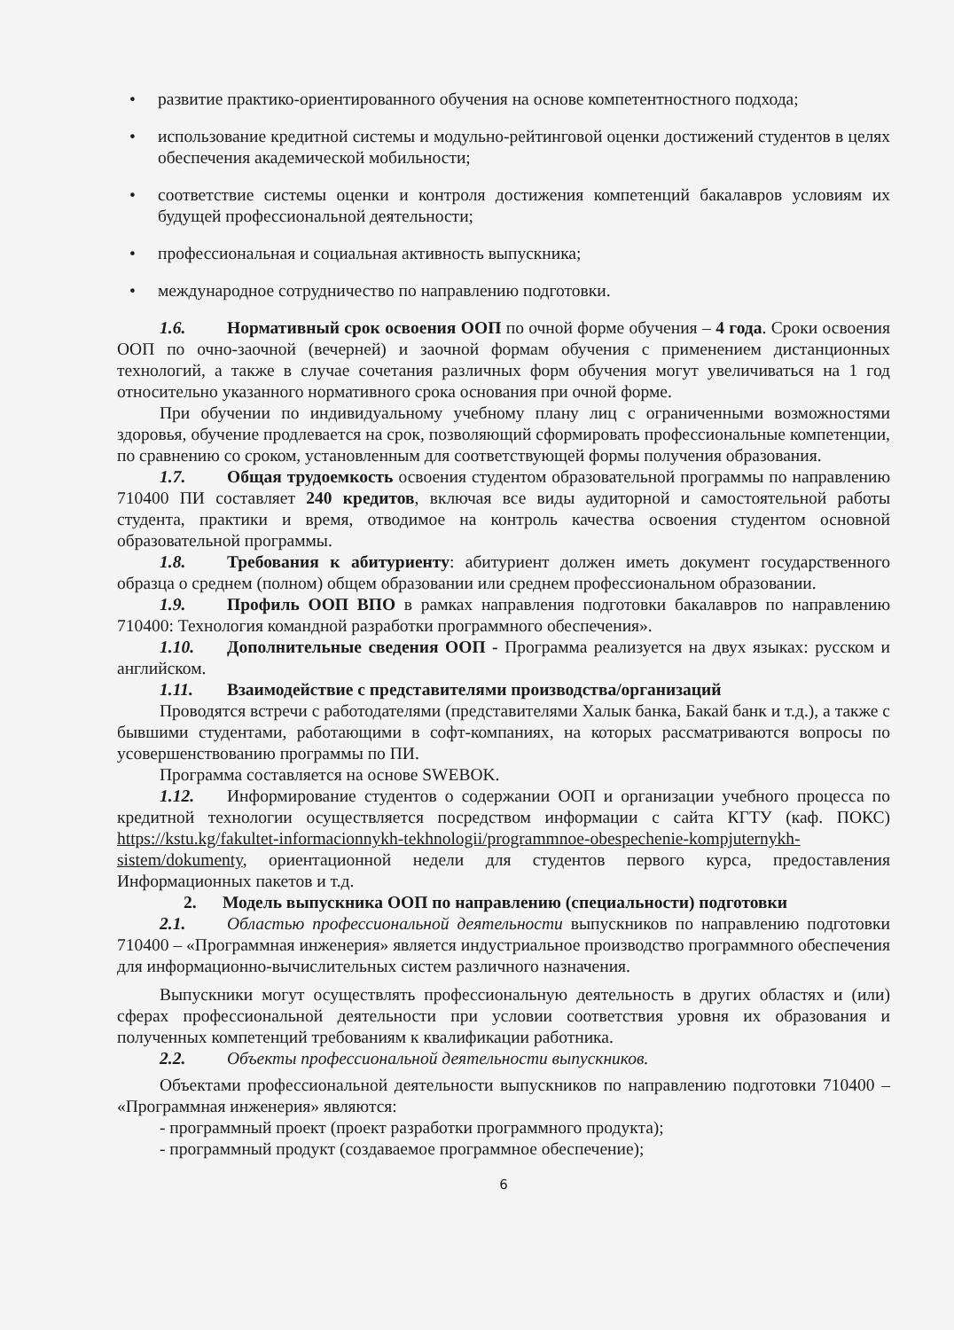• развитие практико-ориентированного обучения на основе компетентностного подхода;
• использование кредитной системы и модульно-рейтинговой оценки достижений студентов в целях обеспечения академической мобильности;
• соответствие системы оценки и контроля достижения компетенций бакалавров условиям их будущей профессиональной деятельности;
• профессиональная и социальная активность выпускника;
• международное сотрудничество по направлению подготовки.
1.6. Нормативный срок освоения ООП по очной форме обучения – 4 года. Сроки освоения ООП по очно-заочной (вечерней) и заочной формам обучения с применением дистанционных технологий, а также в случае сочетания различных форм обучения могут увеличиваться на 1 год относительно указанного нормативного срока основания при очной форме.
При обучении по индивидуальному учебному плану лиц с ограниченными возможностями здоровья, обучение продлевается на срок, позволяющий сформировать профессиональные компетенции, по сравнению со сроком, установленным для соответствующей формы получения образования.
1.7. Общая трудоемкость освоения студентом образовательной программы по направлению 710400 ПИ составляет 240 кредитов, включая все виды аудиторной и самостоятельной работы студента, практики и время, отводимое на контроль качества освоения студентом основной образовательной программы.
1.8. Требования к абитуриенту: абитуриент должен иметь документ государственного образца о среднем (полном) общем образовании или среднем профессиональном образовании.
1.9. Профиль ООП ВПО в рамках направления подготовки бакалавров по направлению 710400: Технология командной разработки программного обеспечения».
1.10. Дополнительные сведения ООП - Программа реализуется на двух языках: русском и английском.
1.11. Взаимодействие с представителями производства/организаций
Проводятся встречи с работодателями (представителями Халык банка, Бакай банк и т.д.), а также с бывшими студентами, работающими в софт-компаниях, на которых рассматриваются вопросы по усовершенствованию программы по ПИ.
Программа составляется на основе SWEBOK.
1.12. Информирование студентов о содержании ООП и организации учебного процесса по кредитной технологии осуществляется посредством информации с сайта КГТУ (каф. ПОКС) https://kstu.kg/fakultet-informacionnykh-tekhnologii/programmnoe-obespechenie-kompjuternykh-sistem/dokumenty, ориентационной недели для студентов первого курса, предоставления Информационных пакетов и т.д.
2. Модель выпускника ООП по направлению (специальности) подготовки
2.1. Областью профессиональной деятельности выпускников по направлению подготовки 710400 – «Программная инженерия» является индустриальное производство программного обеспечения для информационно-вычислительных систем различного назначения.
Выпускники могут осуществлять профессиональную деятельность в других областях и (или) сферах профессиональной деятельности при условии соответствия уровня их образования и полученных компетенций требованиям к квалификации работника.
2.2. Объекты профессиональной деятельности выпускников.
Объектами профессиональной деятельности выпускников по направлению подготовки 710400 – «Программная инженерия» являются:
- программный проект (проект разработки программного продукта);
- программный продукт (создаваемое программное обеспечение);
6